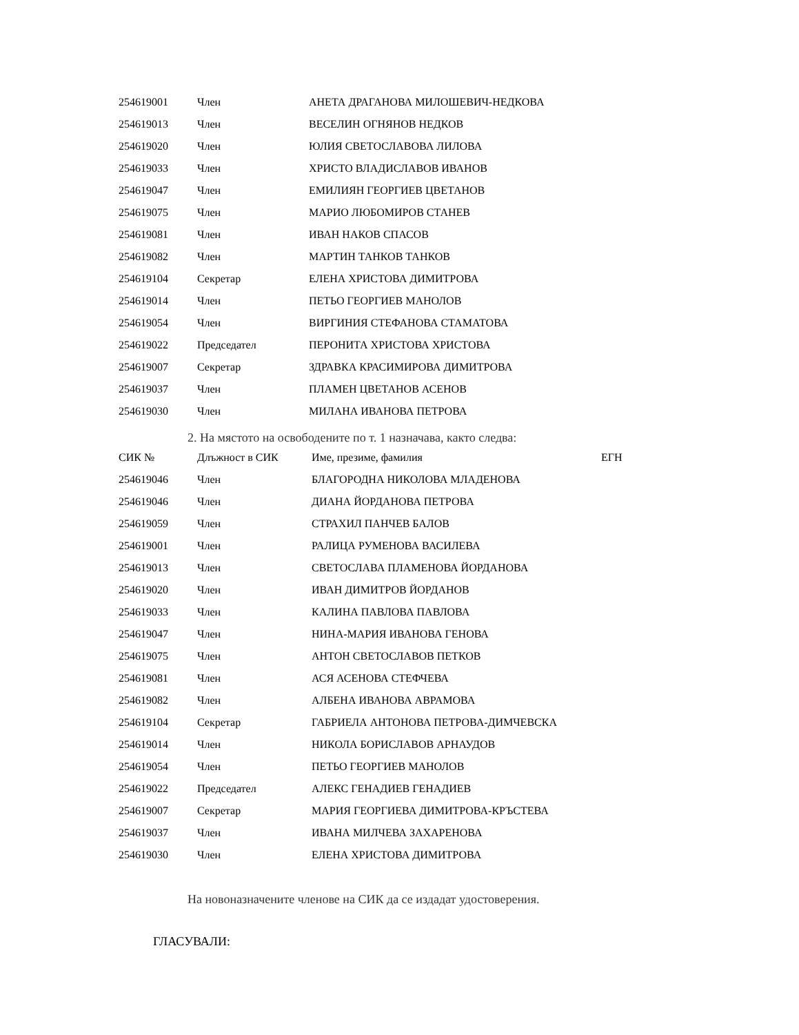| 254619001 | Член | АНЕТА ДРАГАНОВА МИЛОШЕВИЧ-НЕДКОВА |
| 254619013 | Член | ВЕСЕЛИН ОГНЯНОВ НЕДКОВ |
| 254619020 | Член | ЮЛИЯ СВЕТОСЛАВОВА ЛИЛОВА |
| 254619033 | Член | ХРИСТО ВЛАДИСЛАВОВ ИВАНОВ |
| 254619047 | Член | ЕМИЛИЯН ГЕОРГИЕВ ЦВЕТАНОВ |
| 254619075 | Член | МАРИО ЛЮБОМИРОВ СТАНЕВ |
| 254619081 | Член | ИВАН НАКОВ СПАСОВ |
| 254619082 | Член | МАРТИН ТАНКОВ ТАНКОВ |
| 254619104 | Секретар | ЕЛЕНА ХРИСТОВА ДИМИТРОВА |
| 254619014 | Член | ПЕТЬО ГЕОРГИЕВ МАНОЛОВ |
| 254619054 | Член | ВИРГИНИЯ СТЕФАНОВА СТАМАТОВА |
| 254619022 | Председател | ПЕРОНИТА ХРИСТОВА ХРИСТОВА |
| 254619007 | Секретар | ЗДРАВКА КРАСИМИРОВА ДИМИТРОВА |
| 254619037 | Член | ПЛАМЕН ЦВЕТАНОВ АСЕНОВ |
| 254619030 | Член | МИЛАНА ИВАНОВА ПЕТРОВА |
2. На мястото на освободените по т. 1 назначава, както следва:
| СИК № | Длъжност в СИК | Име, презиме, фамилия | ЕГН |
| --- | --- | --- | --- |
| 254619046 | Член | БЛАГОРОДНА НИКОЛОВА МЛАДЕНОВА | |
| 254619046 | Член | ДИАНА ЙОРДАНОВА ПЕТРОВА | |
| 254619059 | Член | СТРАХИЛ ПАНЧЕВ БАЛОВ | |
| 254619001 | Член | РАЛИЦА РУМЕНОВА ВАСИЛЕВА | |
| 254619013 | Член | СВЕТОСЛАВА ПЛАМЕНОВА ЙОРДАНОВА | |
| 254619020 | Член | ИВАН ДИМИТРОВ ЙОРДАНОВ | |
| 254619033 | Член | КАЛИНА ПАВЛОВА ПАВЛОВА | |
| 254619047 | Член | НИНА-МАРИЯ ИВАНОВА ГЕНОВА | |
| 254619075 | Член | АНТОН СВЕТОСЛАВОВ ПЕТКОВ | |
| 254619081 | Член | АСЯ АСЕНОВА СТЕФЧЕВА | |
| 254619082 | Член | АЛБЕНА ИВАНОВА АВРАМОВА | |
| 254619104 | Секретар | ГАБРИЕЛА АНТОНОВА ПЕТРОВА-ДИМЧЕВСКА | |
| 254619014 | Член | НИКОЛА БОРИСЛАВОВ АРНАУДОВ | |
| 254619054 | Член | ПЕТЬО ГЕОРГИЕВ МАНОЛОВ | |
| 254619022 | Председател | АЛЕКС ГЕНАДИЕВ ГЕНАДИЕВ | |
| 254619007 | Секретар | МАРИЯ ГЕОРГИЕВА ДИМИТРОВА-КРЪСТЕВА | |
| 254619037 | Член | ИВАНА МИЛЧЕВА ЗАХАРЕНОВА | |
| 254619030 | Член | ЕЛЕНА ХРИСТОВА ДИМИТРОВА | |
На новоназначените членове на СИК да се издадат удостоверения.
ГЛАСУВАЛИ: